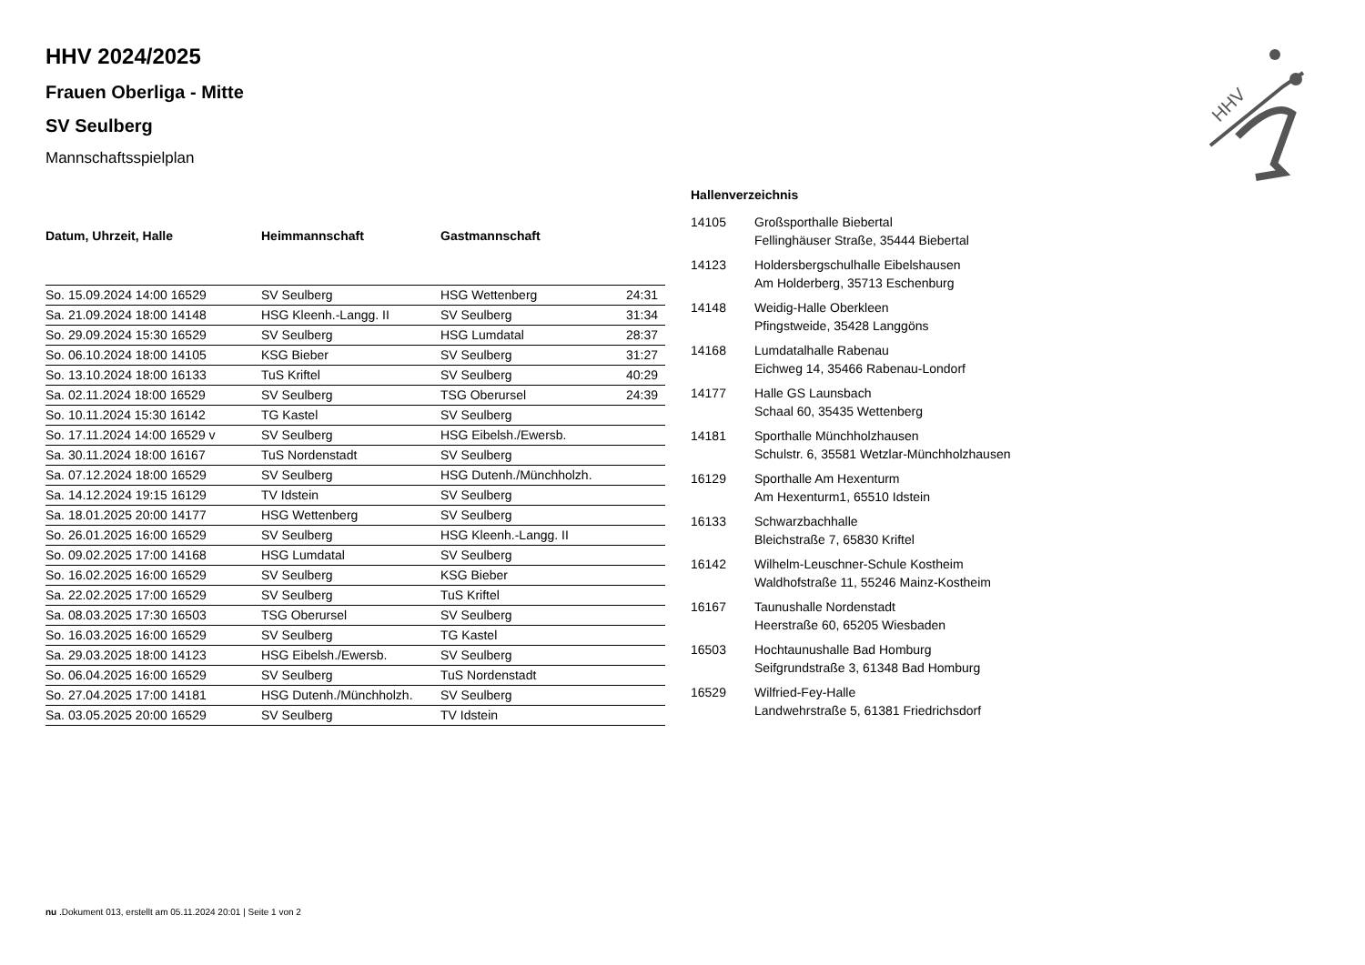HHV
HHV 2024/2025
Frauen Oberliga - Mitte
SV Seulberg
Mannschaftsspielplan
| Datum, Uhrzeit, Halle | Heimmannschaft | Gastmannschaft | |
| --- | --- | --- | --- |
| So. 15.09.2024 14:00 16529 | SV Seulberg | HSG Wettenberg | 24:31 |
| Sa. 21.09.2024 18:00 14148 | HSG Kleenh.-Langg. II | SV Seulberg | 31:34 |
| So. 29.09.2024 15:30 16529 | SV Seulberg | HSG Lumdatal | 28:37 |
| So. 06.10.2024 18:00 14105 | KSG Bieber | SV Seulberg | 31:27 |
| So. 13.10.2024 18:00 16133 | TuS Kriftel | SV Seulberg | 40:29 |
| Sa. 02.11.2024 18:00 16529 | SV Seulberg | TSG Oberursel | 24:39 |
| So. 10.11.2024 15:30 16142 | TG Kastel | SV Seulberg | |
| So. 17.11.2024 14:00 16529 v | SV Seulberg | HSG Eibelsh./Ewersb. | |
| Sa. 30.11.2024 18:00 16167 | TuS Nordenstadt | SV Seulberg | |
| Sa. 07.12.2024 18:00 16529 | SV Seulberg | HSG Dutenh./Münchholzh. | |
| Sa. 14.12.2024 19:15 16129 | TV Idstein | SV Seulberg | |
| Sa. 18.01.2025 20:00 14177 | HSG Wettenberg | SV Seulberg | |
| So. 26.01.2025 16:00 16529 | SV Seulberg | HSG Kleenh.-Langg. II | |
| So. 09.02.2025 17:00 14168 | HSG Lumdatal | SV Seulberg | |
| So. 16.02.2025 16:00 16529 | SV Seulberg | KSG Bieber | |
| Sa. 22.02.2025 17:00 16529 | SV Seulberg | TuS Kriftel | |
| Sa. 08.03.2025 17:30 16503 | TSG Oberursel | SV Seulberg | |
| So. 16.03.2025 16:00 16529 | SV Seulberg | TG Kastel | |
| Sa. 29.03.2025 18:00 14123 | HSG Eibelsh./Ewersb. | SV Seulberg | |
| So. 06.04.2025 16:00 16529 | SV Seulberg | TuS Nordenstadt | |
| So. 27.04.2025 17:00 14181 | HSG Dutenh./Münchholzh. | SV Seulberg | |
| Sa. 03.05.2025 20:00 16529 | SV Seulberg | TV Idstein | |
Hallenverzeichnis
| 14105 | Großsporthalle Biebertal Fellinghäuser Straße, 35444 Biebertal |
| 14123 | Holdersbergschulhalle Eibelshausen Am Holderberg, 35713 Eschenburg |
| 14148 | Weidig-Halle Oberkleen Pfingstweide, 35428 Langgöns |
| 14168 | Lumdatalhalle Rabenau Eichweg 14, 35466 Rabenau-Londorf |
| 14177 | Halle GS Launsbach Schaal 60, 35435 Wettenberg |
| 14181 | Sporthalle Münchholzhausen Schulstr. 6, 35581 Wetzlar-Münchholzhausen |
| 16129 | Sporthalle Am Hexenturm Am Hexenturm1, 65510 Idstein |
| 16133 | Schwarzbachhalle Bleichstraße 7, 65830 Kriftel |
| 16142 | Wilhelm-Leuschner-Schule Kostheim Waldhofstraße 11, 55246 Mainz-Kostheim |
| 16167 | Taunushalle Nordenstadt Heerstraße 60, 65205 Wiesbaden |
| 16503 | Hochtaunushalle Bad Homburg Seifgrundstraße 3, 61348 Bad Homburg |
| 16529 | Wilfried-Fey-Halle Landwehrstraße 5, 61381 Friedrichsdorf |
nu .Dokument 013, erstellt am 05.11.2024 20:01 | Seite 1 von 2